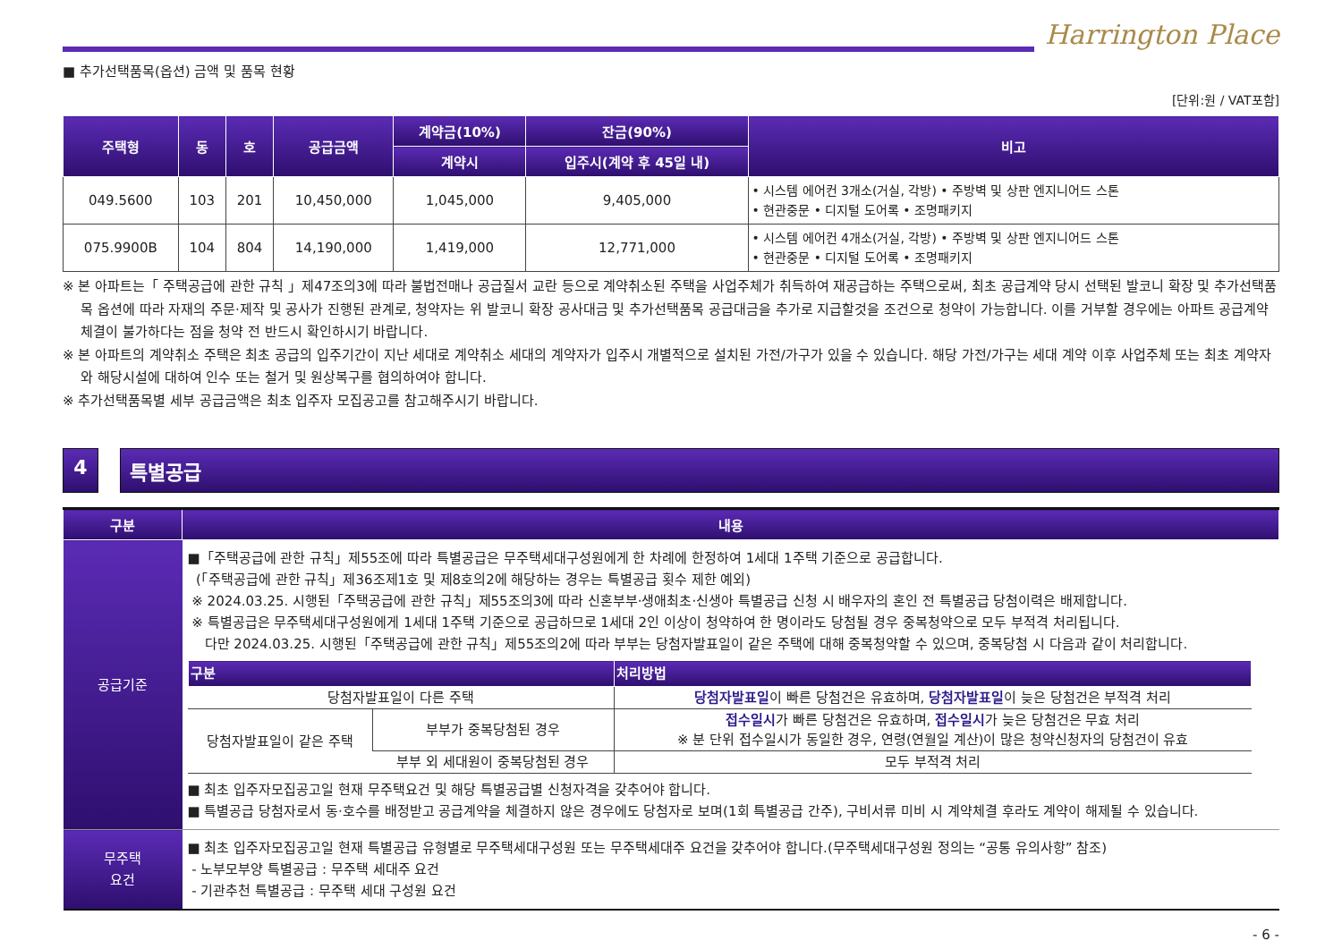Harrington Place
■ 추가선택품목(옵션) 금액 및 품목 현황
[단위:원 / VAT포함]
| 주택형 | 동 | 호 | 공급금액 | 계약금(10%) | 잔금(90%) | 비고 |
| --- | --- | --- | --- | --- | --- | --- |
| | | | | 계약시 | 입주시(계약 후 45일 내) | |
| 049.5600 | 103 | 201 | 10,450,000 | 1,045,000 | 9,405,000 | • 시스템 에어컨 3개소(거실, 각방) • 주방벽 및 상판 엔지니어드 스톤 • 현관중문 • 디지털 도어록 • 조명패키지 |
| 075.9900B | 104 | 804 | 14,190,000 | 1,419,000 | 12,771,000 | • 시스템 에어컨 4개소(거실, 각방) • 주방벽 및 상판 엔지니어드 스톤 • 현관중문 • 디지털 도어록 • 조명패키지 |
※ 본 아파트는「 주택공급에 관한 규칙 」제47조의3에 따라 불법전매나 공급질서 교란 등으로 계약취소된 주택을 사업주체가 취득하여 재공급하는 주택으로써, 최초 공급계약 당시 선택된 발코니 확장 및 추가선택품목 옵션에 따라 자재의 주문·제작 및 공사가 진행된 관계로, 청약자는 위 발코니 확장 공사대금 및 추가선택품목 공급대금을 추가로 지급할것을 조건으로 청약이 가능합니다. 이를 거부할 경우에는 아파트 공급계약 체결이 불가하다는 점을 청약 전 반드시 확인하시기 바랍니다.
※ 본 아파트의 계약취소 주택은 최초 공급의 입주기간이 지난 세대로 계약취소 세대의 계약자가 입주시 개별적으로 설치된 가전/가구가 있을 수 있습니다. 해당 가전/가구는 세대 계약 이후 사업주체 또는 최초 계약자와 해당시설에 대하여 인수 또는 철거 및 원상복구를 협의하여야 합니다.
※ 추가선택품목별 세부 공급금액은 최초 입주자 모집공고를 참고해주시기 바랍니다.
4 특별공급
| 구분 | 내용 |
| --- | --- |
| 공급기준 | ■「주택공급에 관한 규칙」제55조에 따라 특별공급은 무주택세대구성원에게 한 차례에 한정하여 1세대 1주택 기준으로 공급합니다. (「주택공급에 관한 규칙」제36조제1호 및 제8호의2에 해당하는 경우는 특별공급 횟수 제한 예외) ※ 2024.03.25. 시행된「주택공급에 관한 규칙」제55조의3에 따라 신혼부부·생애최초·신생아 특별공급 신청 시 배우자의 혼인 전 특별공급 당첨이력은 배제합니다. ※ 특별공급은 무주택세대구성원에게 1세대 1주택 기준으로 공급하므로 1세대 2인 이상이 청약하여 한 명이라도 당첨될 경우 중복청약으로 모두 부적격 처리됩니다. 다만 2024.03.25. 시행된「주택공급에 관한 규칙」제55조의2에 따라 부부는 당첨자발표일이 같은 주택에 대해 중복청약할 수 있으며, 중복당첨 시 다음과 같이 처리합니다. / 구분 / / 처리방법 / / --- / --- / --- / / 당첨자발표일이 다른 주택 / / 당첨자발표일 이 빠른 당첨건은 유효하며, 당첨자발표일 이 늦은 당첨건은 부적격 처리 / / 당첨자발표일이 같은 주택 / 부부가 중복당첨된 경우 / 접수일시 가 빠른 당첨건은 유효하며, 접수일시 가 늦은 당첨건은 무효 처리 ※ 분 단위 접수일시가 동일한 경우, 연령(연월일 계산)이 많은 청약신청자의 당첨건이 유효 / / / 부부 외 세대원이 중복당첨된 경우 / 모두 부적격 처리 / ■ 최초 입주자모집공고일 현재 무주택요건 및 해당 특별공급별 신청자격을 갖추어야 합니다. ■ 특별공급 당첨자로서 동·호수를 배정받고 공급계약을 체결하지 않은 경우에도 당첨자로 보며(1회 특별공급 간주), 구비서류 미비 시 계약체결 후라도 계약이 해제될 수 있습니다. |
| 무주택 요건 | ■ 최초 입주자모집공고일 현재 특별공급 유형별로 무주택세대구성원 또는 무주택세대주 요건을 갖추어야 합니다.(무주택세대구성원 정의는 “공통 유의사항” 참조) - 노부모부양 특별공급 : 무주택 세대주 요건 - 기관추천 특별공급 : 무주택 세대 구성원 요건 |
- 6 -